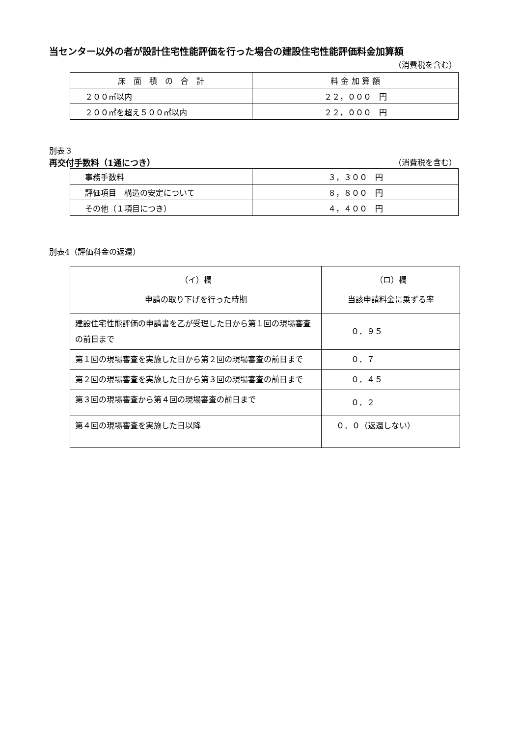当センター以外の者が設計住宅性能評価を行った場合の建設住宅性能評価料金加算額
（消費税を含む）
| 床 面 積 の 合 計 | 料 金 加 算 額 |
| --- | --- |
| ２００㎡以内 | ２２，０００ 円 |
| ２００㎡を超え５００㎡以内 | ２２，０００ 円 |
別表３
再交付手数料（1通につき） （消費税を含む）
| 事務手数料 | ３，３００ 円 |
| 評価項目 構造の安定について | ８，８００ 円 |
| その他（１項目につき） | ４，４００ 円 |
別表4（評価料金の返還）
| （イ）欄 申請の取り下げを行った時期 | （ロ）欄 当該申請料金に乗ずる率 |
| --- | --- |
| 建設住宅性能評価の申請書を乙が受理した日から第１回の現場審査の前日まで | ０．９５ |
| 第１回の現場審査を実施した日から第２回の現場審査の前日まで | ０．７ |
| 第２回の現場審査を実施した日から第３回の現場審査の前日まで | ０．４５ |
| 第３回の現場審査から第４回の現場審査の前日まで | ０．２ |
| 第４回の現場審査を実施した日以降 | ０．０（返還しない） |